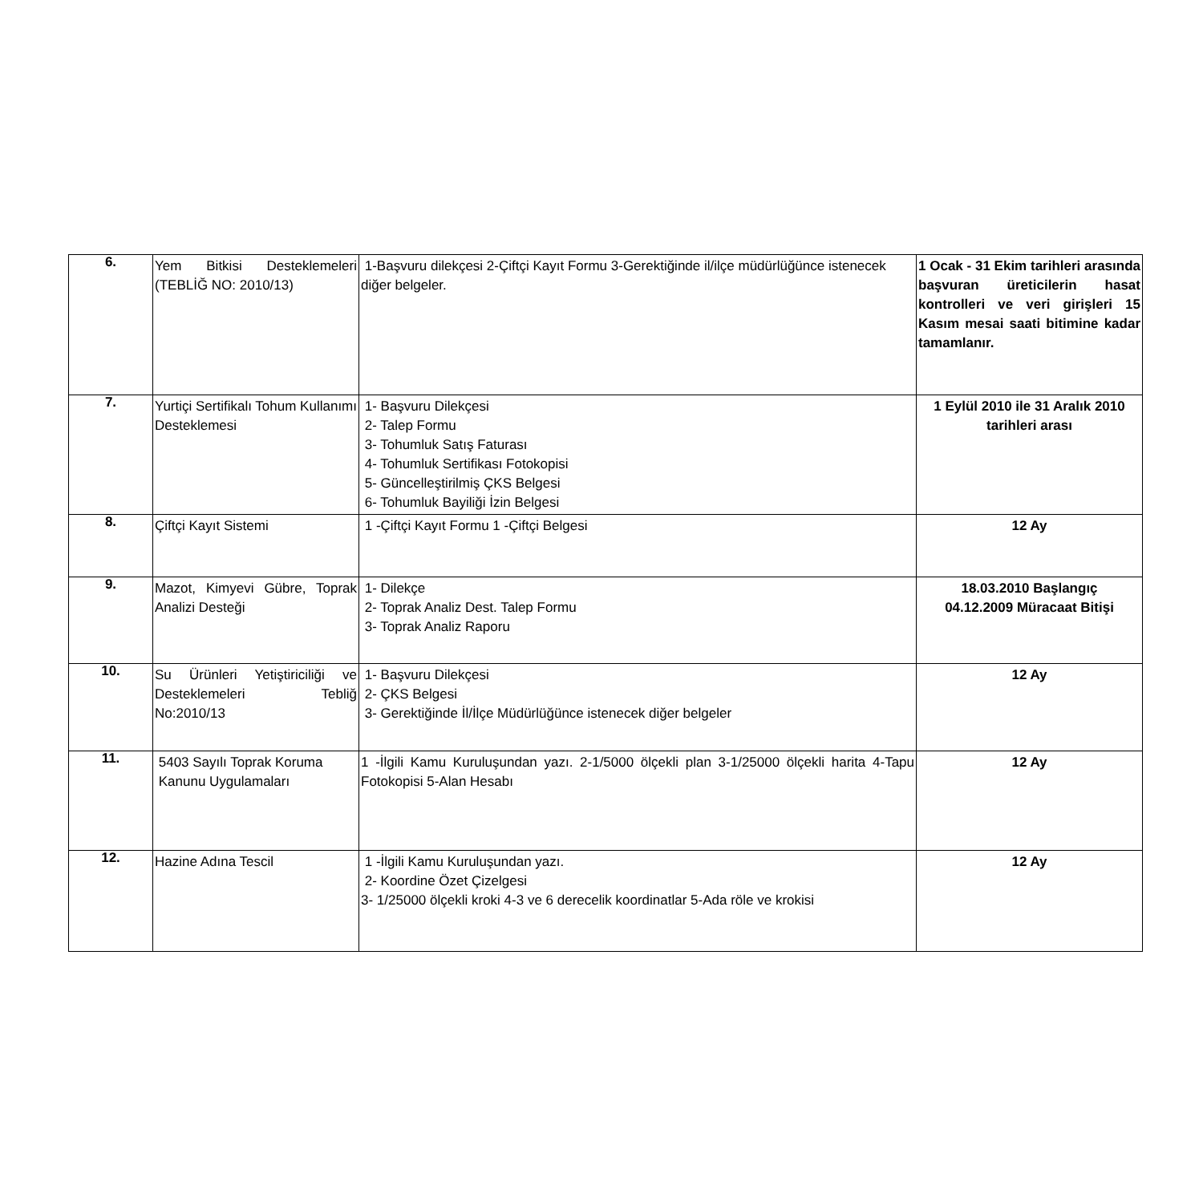| 6. | Yem Bitkisi Desteklemeleri (TEBLİĞ NO: 2010/13) | 1-Başvuru dilekçesi 2-Çiftçi Kayıt Formu 3-Gerektiğinde il/ilçe müdürlüğünce istenecek diğer belgeler. | 1 Ocak - 31 Ekim tarihleri arasında başvuran üreticilerin hasat kontrolleri ve veri girişleri 15 Kasım mesai saati bitimine kadar tamamlanır. |
| 7. | Yurtiçi Sertifikalı Tohum Kullanımı Desteklemesi | 1- Başvuru Dilekçesi 2- Talep Formu 3- Tohumluk Satış Faturası 4- Tohumluk Sertifikası Fotokopisi 5- Güncelleştirilmiş ÇKS Belgesi 6- Tohumluk Bayiliği İzin Belgesi | 1 Eylül 2010 ile 31 Aralık 2010 tarihleri arası |
| 8. | Çiftçi Kayıt Sistemi | 1 -Çiftçi Kayıt Formu 1 -Çiftçi Belgesi | 12 Ay |
| 9. | Mazot, Kimyevi Gübre, Toprak Analizi Desteği | 1- Dilekçe 2- Toprak Analiz Dest. Talep Formu 3- Toprak Analiz Raporu | 18.03.2010 Başlangıç 04.12.2009 Müracaat Bitişi |
| 10. | Su Ürünleri Yetiştiriciliği ve Desteklemeleri Tebliğ No:2010/13 | 1- Başvuru Dilekçesi 2- ÇKS Belgesi 3- Gerektiğinde İl/İlçe Müdürlüğünce istenecek diğer belgeler | 12 Ay |
| 11. | 5403 Sayılı Toprak Koruma Kanunu Uygulamaları | 1 -İlgili Kamu Kuruluşundan yazı. 2-1/5000 ölçekli plan 3-1/25000 ölçekli harita 4-Tapu Fotokopisi 5-Alan Hesabı | 12 Ay |
| 12. | Hazine Adına Tescil | 1 -İlgili Kamu Kuruluşundan yazı. 2- Koordine Özet Çizelgesi 3- 1/25000 ölçekli kroki 4-3 ve 6 derecelik koordinatlar 5-Ada röle ve krokisi | 12 Ay |